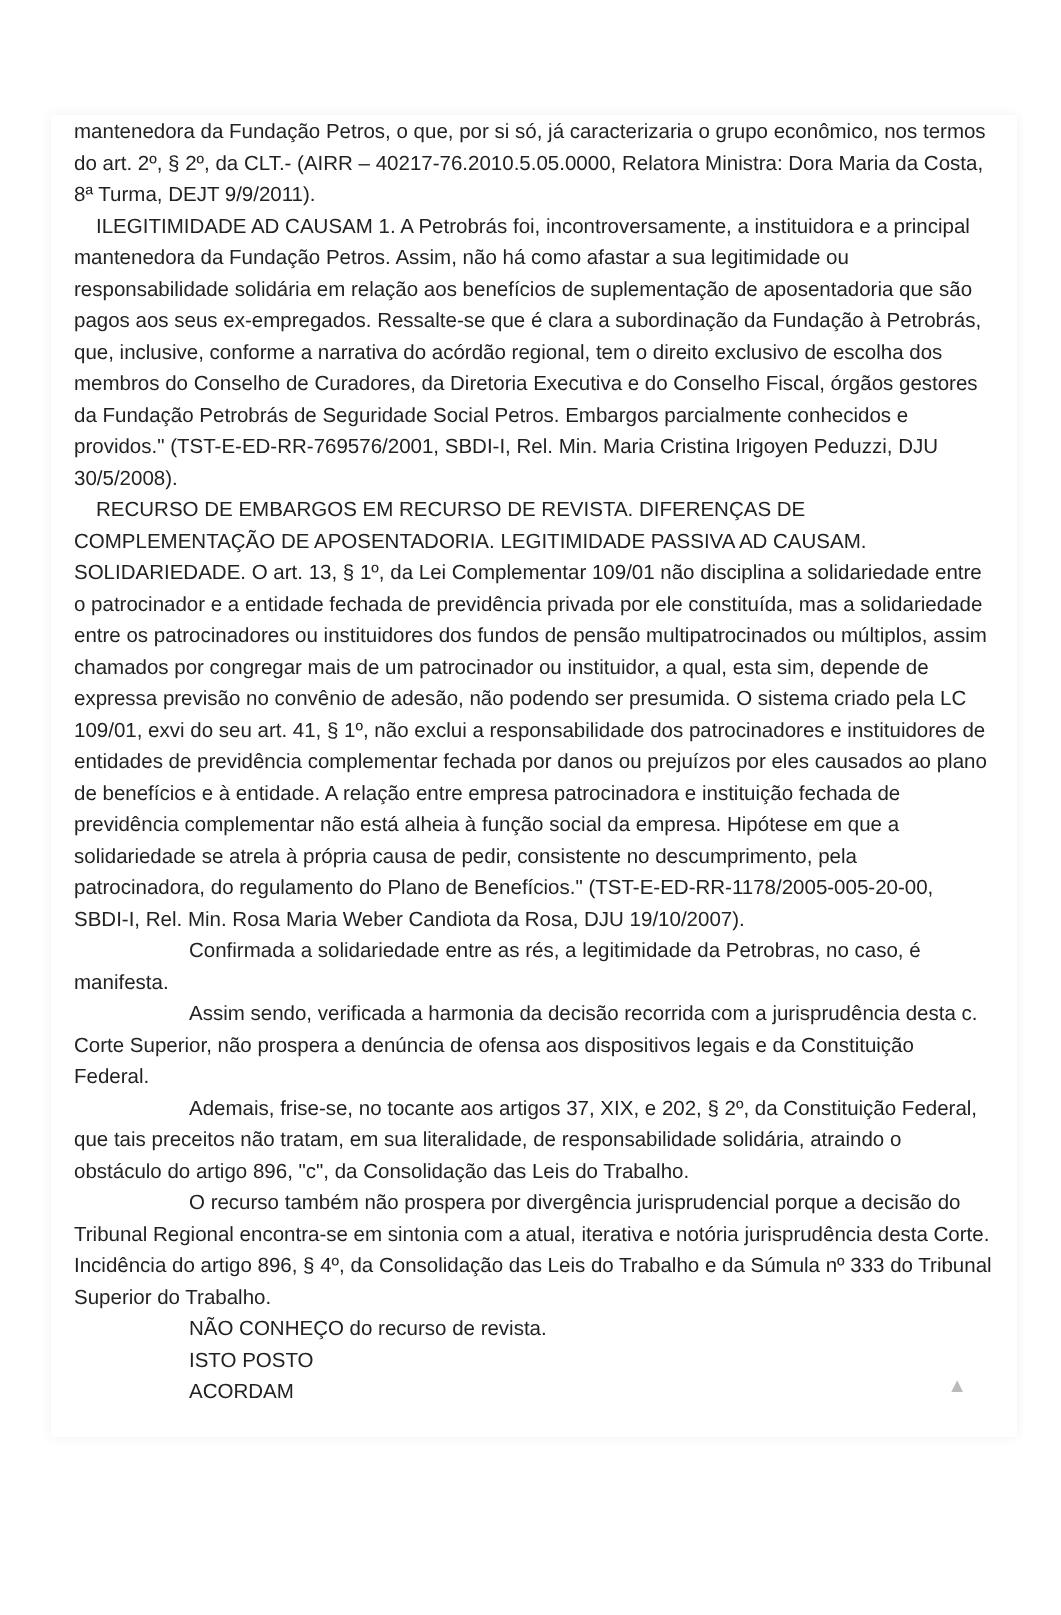mantenedora da Fundação Petros, o que, por si só, já caracterizaria o grupo econômico, nos termos do art. 2º, § 2º, da CLT.- (AIRR – 40217-76.2010.5.05.0000, Relatora Ministra: Dora Maria da Costa, 8ª Turma, DEJT 9/9/2011).
ILEGITIMIDADE AD CAUSAM 1. A Petrobrás foi, incontroversamente, a instituidora e a principal mantenedora da Fundação Petros. Assim, não há como afastar a sua legitimidade ou responsabilidade solidária em relação aos benefícios de suplementação de aposentadoria que são pagos aos seus ex-empregados. Ressalte-se que é clara a subordinação da Fundação à Petrobrás, que, inclusive, conforme a narrativa do acórdão regional, tem o direito exclusivo de escolha dos membros do Conselho de Curadores, da Diretoria Executiva e do Conselho Fiscal, órgãos gestores da Fundação Petrobrás de Seguridade Social Petros. Embargos parcialmente conhecidos e providos." (TST-E-ED-RR-769576/2001, SBDI-I, Rel. Min. Maria Cristina Irigoyen Peduzzi, DJU 30/5/2008).
RECURSO DE EMBARGOS EM RECURSO DE REVISTA. DIFERENÇAS DE COMPLEMENTAÇÃO DE APOSENTADORIA. LEGITIMIDADE PASSIVA AD CAUSAM. SOLIDARIEDADE. O art. 13, § 1º, da Lei Complementar 109/01 não disciplina a solidariedade entre o patrocinador e a entidade fechada de previdência privada por ele constituída, mas a solidariedade entre os patrocinadores ou instituidores dos fundos de pensão multipatrocinados ou múltiplos, assim chamados por congregar mais de um patrocinador ou instituidor, a qual, esta sim, depende de expressa previsão no convênio de adesão, não podendo ser presumida. O sistema criado pela LC 109/01, exvi do seu art. 41, § 1º, não exclui a responsabilidade dos patrocinadores e instituidores de entidades de previdência complementar fechada por danos ou prejuízos por eles causados ao plano de benefícios e à entidade. A relação entre empresa patrocinadora e instituição fechada de previdência complementar não está alheia à função social da empresa. Hipótese em que a solidariedade se atrela à própria causa de pedir, consistente no descumprimento, pela patrocinadora, do regulamento do Plano de Benefícios." (TST-E-ED-RR-1178/2005-005-20-00, SBDI-I, Rel. Min. Rosa Maria Weber Candiota da Rosa, DJU 19/10/2007).
Confirmada a solidariedade entre as rés, a legitimidade da Petrobras, no caso, é manifesta.
Assim sendo, verificada a harmonia da decisão recorrida com a jurisprudência desta c. Corte Superior, não prospera a denúncia de ofensa aos dispositivos legais e da Constituição Federal.
Ademais, frise-se, no tocante aos artigos 37, XIX, e 202, § 2º, da Constituição Federal, que tais preceitos não tratam, em sua literalidade, de responsabilidade solidária, atraindo o obstáculo do artigo 896, "c", da Consolidação das Leis do Trabalho.
O recurso também não prospera por divergência jurisprudencial porque a decisão do Tribunal Regional encontra-se em sintonia com a atual, iterativa e notória jurisprudência desta Corte. Incidência do artigo 896, § 4º, da Consolidação das Leis do Trabalho e da Súmula nº 333 do Tribunal Superior do Trabalho.
NÃO CONHEÇO do recurso de revista.
ISTO POSTO
ACORDAM
▲